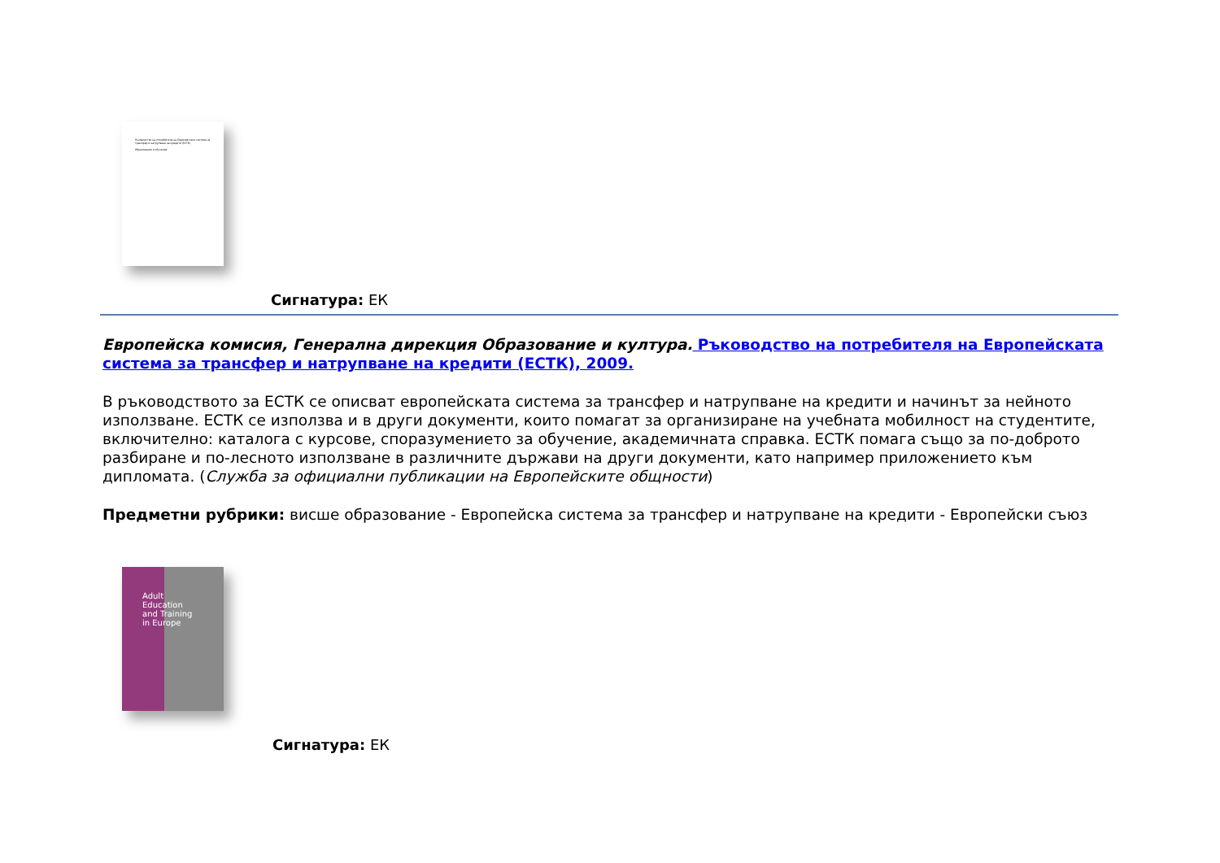Ръководство на потребителя на Европейската система за трансфер и натрупване на кредити (ЕСТК)
Образование и обучение
Сигнатура: ЕК
Европейска комисия, Генерална дирекция Образование и култура. Ръководство на потребителя на Европейската система за трансфер и натрупване на кредити (ЕСТК), 2009.
В ръководството за ЕСТК се описват европейската система за трансфер и натрупване на кредити и начинът за нейното използване. ЕСТК се използва и в други документи, които помагат за организиране на учебната мобилност на студентите, включително: каталога с курсове, споразумението за обучение, академичната справка. ЕСТК помага също за по-доброто разбиране и по-лесното използване в различните държави на други документи, като например приложението към дипломата. (Служба за официални публикации на Европейските общности)
Предметни рубрики: висше образование - Европейска система за трансфер и натрупване на кредити - Европейски съюз
Adult
Education
and Training
in Europe
Сигнатура: ЕК